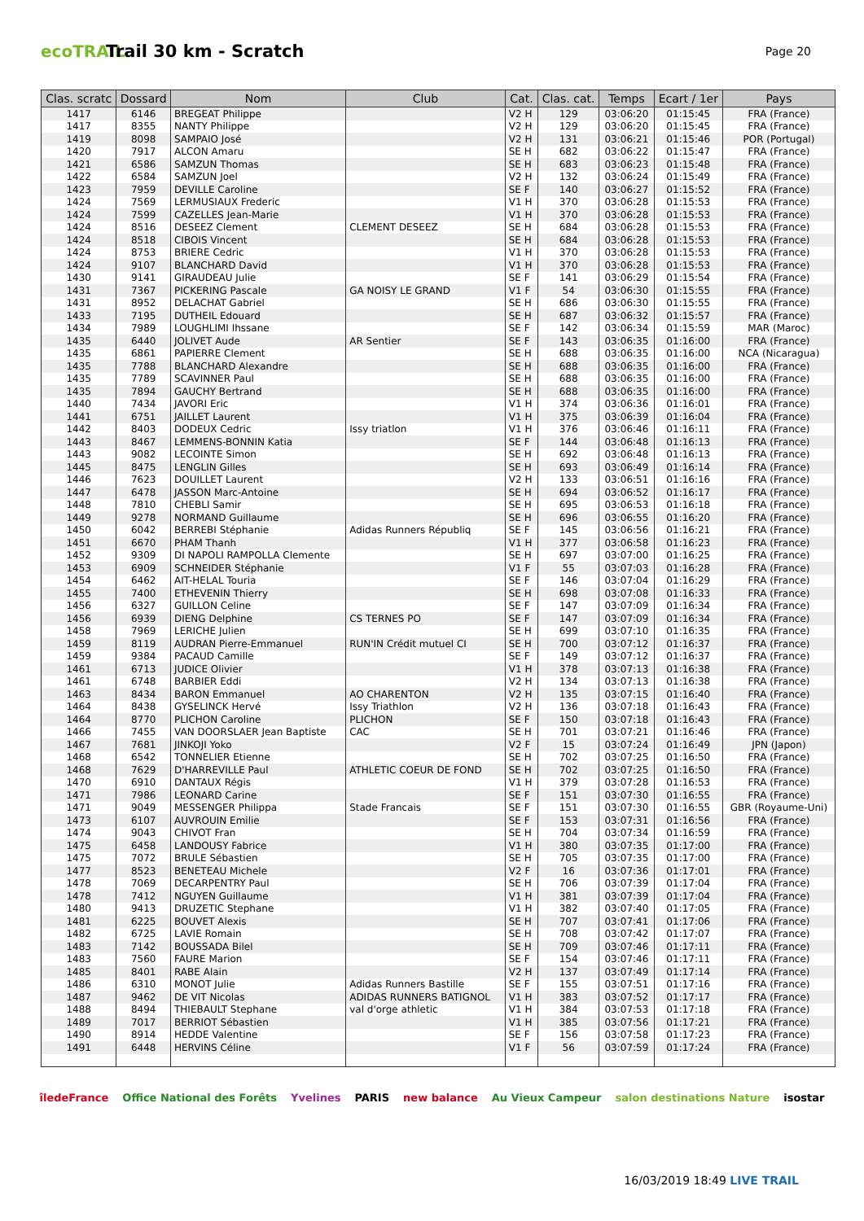ecoTRAIL
Trail 30 km - Scratch
Page 20
| Clas. scratc | Dossard | Nom | Club | Cat. | Clas. cat. | Temps | Ecart / 1er | Pays |
| --- | --- | --- | --- | --- | --- | --- | --- | --- |
| 1417 | 6146 | BREGEAT Philippe | | V2 H | 129 | 03:06:20 | 01:15:45 | FRA (France) |
| 1417 | 8355 | NANTY Philippe | | V2 H | 129 | 03:06:20 | 01:15:45 | FRA (France) |
| 1419 | 8098 | SAMPAIO José | | V2 H | 131 | 03:06:21 | 01:15:46 | POR (Portugal) |
| 1420 | 7917 | ALCON Amaru | | SE H | 682 | 03:06:22 | 01:15:47 | FRA (France) |
| 1421 | 6586 | SAMZUN Thomas | | SE H | 683 | 03:06:23 | 01:15:48 | FRA (France) |
| 1422 | 6584 | SAMZUN Joel | | V2 H | 132 | 03:06:24 | 01:15:49 | FRA (France) |
| 1423 | 7959 | DEVILLE Caroline | | SE F | 140 | 03:06:27 | 01:15:52 | FRA (France) |
| 1424 | 7569 | LERMUSIAUX Frederic | | V1 H | 370 | 03:06:28 | 01:15:53 | FRA (France) |
| 1424 | 7599 | CAZELLES Jean-Marie | | V1 H | 370 | 03:06:28 | 01:15:53 | FRA (France) |
| 1424 | 8516 | DESEEZ Clement | CLEMENT DESEEZ | SE H | 684 | 03:06:28 | 01:15:53 | FRA (France) |
| 1424 | 8518 | CIBOIS Vincent | | SE H | 684 | 03:06:28 | 01:15:53 | FRA (France) |
| 1424 | 8753 | BRIERE Cedric | | V1 H | 370 | 03:06:28 | 01:15:53 | FRA (France) |
| 1424 | 9107 | BLANCHARD David | | V1 H | 370 | 03:06:28 | 01:15:53 | FRA (France) |
| 1430 | 9141 | GIRAUDEAU Julie | | SE F | 141 | 03:06:29 | 01:15:54 | FRA (France) |
| 1431 | 7367 | PICKERING Pascale | GA NOISY LE GRAND | V1 F | 54 | 03:06:30 | 01:15:55 | FRA (France) |
| 1431 | 8952 | DELACHAT Gabriel | | SE H | 686 | 03:06:30 | 01:15:55 | FRA (France) |
| 1433 | 7195 | DUTHEIL Edouard | | SE H | 687 | 03:06:32 | 01:15:57 | FRA (France) |
| 1434 | 7989 | LOUGHLIMI Ihssane | | SE F | 142 | 03:06:34 | 01:15:59 | MAR (Maroc) |
| 1435 | 6440 | JOLIVET Aude | AR Sentier | SE F | 143 | 03:06:35 | 01:16:00 | FRA (France) |
| 1435 | 6861 | PAPIERRE Clement | | SE H | 688 | 03:06:35 | 01:16:00 | NCA (Nicaragua) |
| 1435 | 7788 | BLANCHARD Alexandre | | SE H | 688 | 03:06:35 | 01:16:00 | FRA (France) |
| 1435 | 7789 | SCAVINNER Paul | | SE H | 688 | 03:06:35 | 01:16:00 | FRA (France) |
| 1435 | 7894 | GAUCHY Bertrand | | SE H | 688 | 03:06:35 | 01:16:00 | FRA (France) |
| 1440 | 7434 | JAVORI Eric | | V1 H | 374 | 03:06:36 | 01:16:01 | FRA (France) |
| 1441 | 6751 | JAILLET Laurent | | V1 H | 375 | 03:06:39 | 01:16:04 | FRA (France) |
| 1442 | 8403 | DODEUX Cedric | Issy triatlon | V1 H | 376 | 03:06:46 | 01:16:11 | FRA (France) |
| 1443 | 8467 | LEMMENS-BONNIN Katia | | SE F | 144 | 03:06:48 | 01:16:13 | FRA (France) |
| 1443 | 9082 | LECOINTE Simon | | SE H | 692 | 03:06:48 | 01:16:13 | FRA (France) |
| 1445 | 8475 | LENGLIN Gilles | | SE H | 693 | 03:06:49 | 01:16:14 | FRA (France) |
| 1446 | 7623 | DOUILLET Laurent | | V2 H | 133 | 03:06:51 | 01:16:16 | FRA (France) |
| 1447 | 6478 | JASSON Marc-Antoine | | SE H | 694 | 03:06:52 | 01:16:17 | FRA (France) |
| 1448 | 7810 | CHEBLI Samir | | SE H | 695 | 03:06:53 | 01:16:18 | FRA (France) |
| 1449 | 9278 | NORMAND Guillaume | | SE H | 696 | 03:06:55 | 01:16:20 | FRA (France) |
| 1450 | 6042 | BERREBI Stéphanie | Adidas Runners Républiq | SE F | 145 | 03:06:56 | 01:16:21 | FRA (France) |
| 1451 | 6670 | PHAM Thanh | | V1 H | 377 | 03:06:58 | 01:16:23 | FRA (France) |
| 1452 | 9309 | DI NAPOLI RAMPOLLA Clemente | | SE H | 697 | 03:07:00 | 01:16:25 | FRA (France) |
| 1453 | 6909 | SCHNEIDER Stéphanie | | V1 F | 55 | 03:07:03 | 01:16:28 | FRA (France) |
| 1454 | 6462 | AIT-HELAL Touria | | SE F | 146 | 03:07:04 | 01:16:29 | FRA (France) |
| 1455 | 7400 | ETHEVENIN Thierry | | SE H | 698 | 03:07:08 | 01:16:33 | FRA (France) |
| 1456 | 6327 | GUILLON Celine | | SE F | 147 | 03:07:09 | 01:16:34 | FRA (France) |
| 1456 | 6939 | DIENG Delphine | CS TERNES PO | SE F | 147 | 03:07:09 | 01:16:34 | FRA (France) |
| 1458 | 7969 | LERICHE Julien | | SE H | 699 | 03:07:10 | 01:16:35 | FRA (France) |
| 1459 | 8119 | AUDRAN Pierre-Emmanuel | RUN'IN Crédit mutuel CI | SE H | 700 | 03:07:12 | 01:16:37 | FRA (France) |
| 1459 | 9384 | PACAUD Camille | | SE F | 149 | 03:07:12 | 01:16:37 | FRA (France) |
| 1461 | 6713 | JUDICE Olivier | | V1 H | 378 | 03:07:13 | 01:16:38 | FRA (France) |
| 1461 | 6748 | BARBIER Eddi | | V2 H | 134 | 03:07:13 | 01:16:38 | FRA (France) |
| 1463 | 8434 | BARON Emmanuel | AO CHARENTON | V2 H | 135 | 03:07:15 | 01:16:40 | FRA (France) |
| 1464 | 8438 | GYSELINCK Hervé | Issy Triathlon | V2 H | 136 | 03:07:18 | 01:16:43 | FRA (France) |
| 1464 | 8770 | PLICHON Caroline | PLICHON | SE F | 150 | 03:07:18 | 01:16:43 | FRA (France) |
| 1466 | 7455 | VAN DOORSLAER Jean Baptiste | CAC | SE H | 701 | 03:07:21 | 01:16:46 | FRA (France) |
| 1467 | 7681 | JINKOJI Yoko | | V2 F | 15 | 03:07:24 | 01:16:49 | JPN (Japon) |
| 1468 | 6542 | TONNELIER Etienne | | SE H | 702 | 03:07:25 | 01:16:50 | FRA (France) |
| 1468 | 7629 | D'HARREVILLE Paul | ATHLETIC COEUR DE FOND | SE H | 702 | 03:07:25 | 01:16:50 | FRA (France) |
| 1470 | 6910 | DANTAUX Régis | | V1 H | 379 | 03:07:28 | 01:16:53 | FRA (France) |
| 1471 | 7986 | LEONARD Carine | | SE F | 151 | 03:07:30 | 01:16:55 | FRA (France) |
| 1471 | 9049 | MESSENGER Philippa | Stade Francais | SE F | 151 | 03:07:30 | 01:16:55 | GBR (Royaume-Uni) |
| 1473 | 6107 | AUVROUIN Emilie | | SE F | 153 | 03:07:31 | 01:16:56 | FRA (France) |
| 1474 | 9043 | CHIVOT Fran | | SE H | 704 | 03:07:34 | 01:16:59 | FRA (France) |
| 1475 | 6458 | LANDOUSY Fabrice | | V1 H | 380 | 03:07:35 | 01:17:00 | FRA (France) |
| 1475 | 7072 | BRULE Sébastien | | SE H | 705 | 03:07:35 | 01:17:00 | FRA (France) |
| 1477 | 8523 | BENETEAU Michele | | V2 F | 16 | 03:07:36 | 01:17:01 | FRA (France) |
| 1478 | 7069 | DECARPENTRY Paul | | SE H | 706 | 03:07:39 | 01:17:04 | FRA (France) |
| 1478 | 7412 | NGUYEN Guillaume | | V1 H | 381 | 03:07:39 | 01:17:04 | FRA (France) |
| 1480 | 9413 | DRUZETIC Stephane | | V1 H | 382 | 03:07:40 | 01:17:05 | FRA (France) |
| 1481 | 6225 | BOUVET Alexis | | SE H | 707 | 03:07:41 | 01:17:06 | FRA (France) |
| 1482 | 6725 | LAVIE Romain | | SE H | 708 | 03:07:42 | 01:17:07 | FRA (France) |
| 1483 | 7142 | BOUSSADA Bilel | | SE H | 709 | 03:07:46 | 01:17:11 | FRA (France) |
| 1483 | 7560 | FAURE Marion | | SE F | 154 | 03:07:46 | 01:17:11 | FRA (France) |
| 1485 | 8401 | RABE Alain | | V2 H | 137 | 03:07:49 | 01:17:14 | FRA (France) |
| 1486 | 6310 | MONOT Julie | Adidas Runners Bastille | SE F | 155 | 03:07:51 | 01:17:16 | FRA (France) |
| 1487 | 9462 | DE VIT Nicolas | ADIDAS RUNNERS BATIGNOL | V1 H | 383 | 03:07:52 | 01:17:17 | FRA (France) |
| 1488 | 8494 | THIEBAULT Stephane | val d'orge athletic | V1 H | 384 | 03:07:53 | 01:17:18 | FRA (France) |
| 1489 | 7017 | BERRIOT Sébastien | | V1 H | 385 | 03:07:56 | 01:17:21 | FRA (France) |
| 1490 | 8914 | HEDDE Valentine | | SE F | 156 | 03:07:58 | 01:17:23 | FRA (France) |
| 1491 | 6448 | HERVINS Céline | | V1 F | 56 | 03:07:59 | 01:17:24 | FRA (France) |
îledeFrance Office National des Forêts Yvelines PARIS new balance Au Vieux Campeur salon destinations Nature isostar
16/03/2019 18:49 LIVE TRAIL